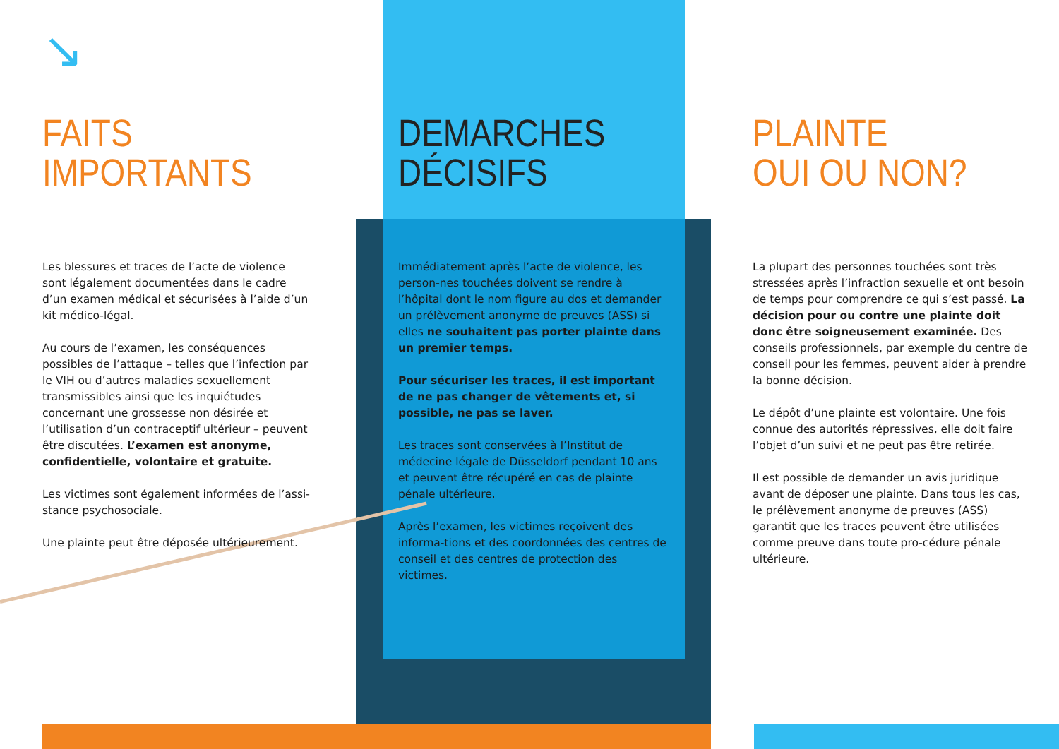↘
FAITS
IMPORTANTS
Les blessures et traces de l’acte de violence sont légalement documentées dans le cadre d’un examen médical et sécurisées à l’aide d’un kit médico-légal.
Au cours de l’examen, les conséquences possibles de l’attaque – telles que l’infection par le VIH ou d’autres maladies sexuellement transmissibles ainsi que les inquiétudes concernant une grossesse non désirée et l’utilisation d’un contraceptif ultérieur – peuvent être discutées. L’examen est anonyme, confidentielle, volontaire et gratuite.
Les victimes sont également informées de l’assi-stance psychosociale.
Une plainte peut être déposée ultérieurement.
DEMARCHES
DÉCISIFS
Immédiatement après l’acte de violence, les person-nes touchées doivent se rendre à l’hôpital dont le nom figure au dos et demander un prélèvement anonyme de preuves (ASS) si elles ne souhaitent pas porter plainte dans un premier temps.
Pour sécuriser les traces, il est important de ne pas changer de vêtements et, si possible, ne pas se laver.
Les traces sont conservées à l’Institut de médecine légale de Düsseldorf pendant 10 ans et peuvent être récupéré en cas de plainte pénale ultérieure.
Après l’examen, les victimes reçoivent des informa-tions et des coordonnées des centres de conseil et des centres de protection des victimes.
PLAINTE
OUI OU NON?
La plupart des personnes touchées sont très stressées après l’infraction sexuelle et ont besoin de temps pour comprendre ce qui s’est passé. La décision pour ou contre une plainte doit donc être soigneusement examinée. Des conseils professionnels, par exemple du centre de conseil pour les femmes, peuvent aider à prendre la bonne décision.
Le dépôt d’une plainte est volontaire. Une fois connue des autorités répressives, elle doit faire l’objet d’un suivi et ne peut pas être retirée.
Il est possible de demander un avis juridique avant de déposer une plainte. Dans tous les cas, le prélèvement anonyme de preuves (ASS) garantit que les traces peuvent être utilisées comme preuve dans toute pro-cédure pénale ultérieure.